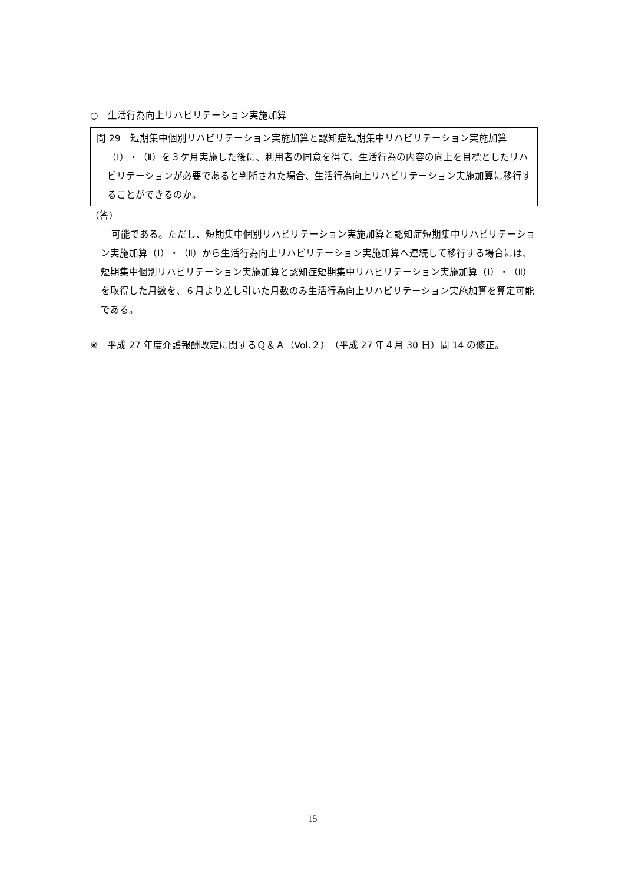○　生活行為向上リハビリテーション実施加算
問 29　短期集中個別リハビリテーション実施加算と認知症短期集中リハビリテーション実施加算（Ⅰ）・（Ⅱ）を３ケ月実施した後に、利用者の同意を得て、生活行為の内容の向上を目標としたリハビリテーションが必要であると判断された場合、生活行為向上リハビリテーション実施加算に移行することができるのか。
（答）
可能である。ただし、短期集中個別リハビリテーション実施加算と認知症短期集中リハビリテーション実施加算（Ⅰ）・（Ⅱ）から生活行為向上リハビリテーション実施加算へ連続して移行する場合には、短期集中個別リハビリテーション実施加算と認知症短期集中リハビリテーション実施加算（Ⅰ）・（Ⅱ）を取得した月数を、６月より差し引いた月数のみ生活行為向上リハビリテーション実施加算を算定可能である。
※　平成 27 年度介護報酬改定に関するＱ＆Ａ（Vol.２）（平成 27 年４月 30 日）問 14 の修正。
15